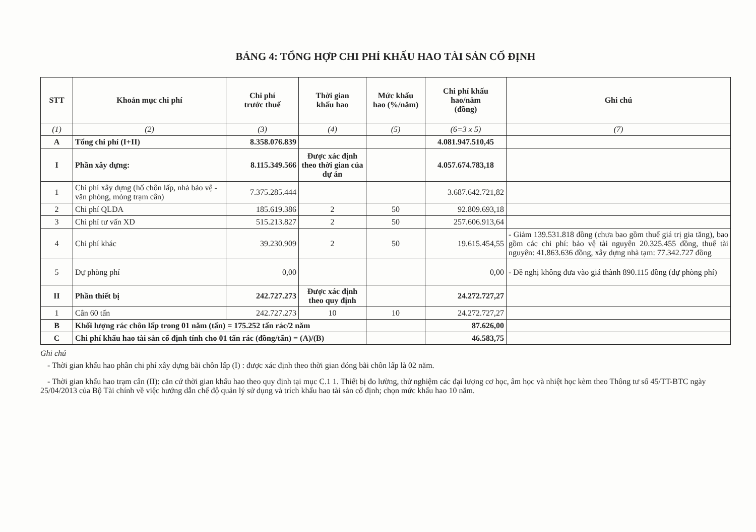BẢNG 4: TỔNG HỢP CHI PHÍ KHẤU HAO TÀI SẢN CỐ ĐỊNH
| STT | Khoản mục chi phí | Chi phí trước thuế | Thời gian khấu hao | Mức khấu hao (%/năm) | Chi phí khấu hao/năm (đồng) | Ghi chú |
| --- | --- | --- | --- | --- | --- | --- |
| (1) | (2) | (3) | (4) | (5) | (6=3 x 5) | (7) |
| A | Tổng chi phí (I+II) | 8.358.076.839 | | | 4.081.947.510,45 | |
| I | Phần xây dựng: | 8.115.349.566 | Được xác định theo thời gian của dự án | | 4.057.674.783,18 | |
| 1 | Chi phí xây dựng (hố chôn lấp, nhà bảo vệ - văn phòng, móng trạm cân) | 7.375.285.444 | | | 3.687.642.721,82 | |
| 2 | Chi phí QLDA | 185.619.386 | 2 | 50 | 92.809.693,18 | |
| 3 | Chi phí tư vấn XD | 515.213.827 | 2 | 50 | 257.606.913,64 | |
| 4 | Chi phí khác | 39.230.909 | 2 | 50 | 19.615.454,55 | - Giảm 139.531.818 đồng (chưa bao gồm thuế giá trị gia tăng), bao gồm các chi phí: bảo vệ tài nguyên 20.325.455 đồng, thuế tài nguyên: 41.863.636 đồng, xây dựng nhà tạm: 77.342.727 đồng |
| 5 | Dự phòng phí | 0,00 | | | 0,00 | - Đề nghị không đưa vào giá thành 890.115 đồng (dự phòng phí) |
| II | Phần thiết bị | 242.727.273 | Được xác định theo quy định | | 24.272.727,27 | |
| 1 | Cân 60 tấn | 242.727.273 | 10 | 10 | 24.272.727,27 | |
| B | Khối lượng rác chôn lấp trong 01 năm (tấn) = 175.252 tấn rác/2 năm | | | | 87.626,00 | |
| C | Chi phí khấu hao tài sản cố định tính cho 01 tấn rác (đồng/tấn) = (A)/(B) | | | | 46.583,75 | |
Ghi chú
- Thời gian khấu hao phần chi phí xây dựng bãi chôn lấp (I) : được xác định theo thời gian đóng bãi chôn lấp là 02 năm.
- Thời gian khấu hao trạm cân (II): căn cứ thời gian khấu hao theo quy định tại mục C.1 1. Thiết bị đo lường, thử nghiệm các đại lượng cơ học, âm học và nhiệt học kèm theo Thông tư số 45/TT-BTC ngày 25/04/2013 của Bộ Tài chính về việc hướng dẫn chế độ quản lý sử dụng và trích khấu hao tài sản cố định; chọn mức khấu hao 10 năm.